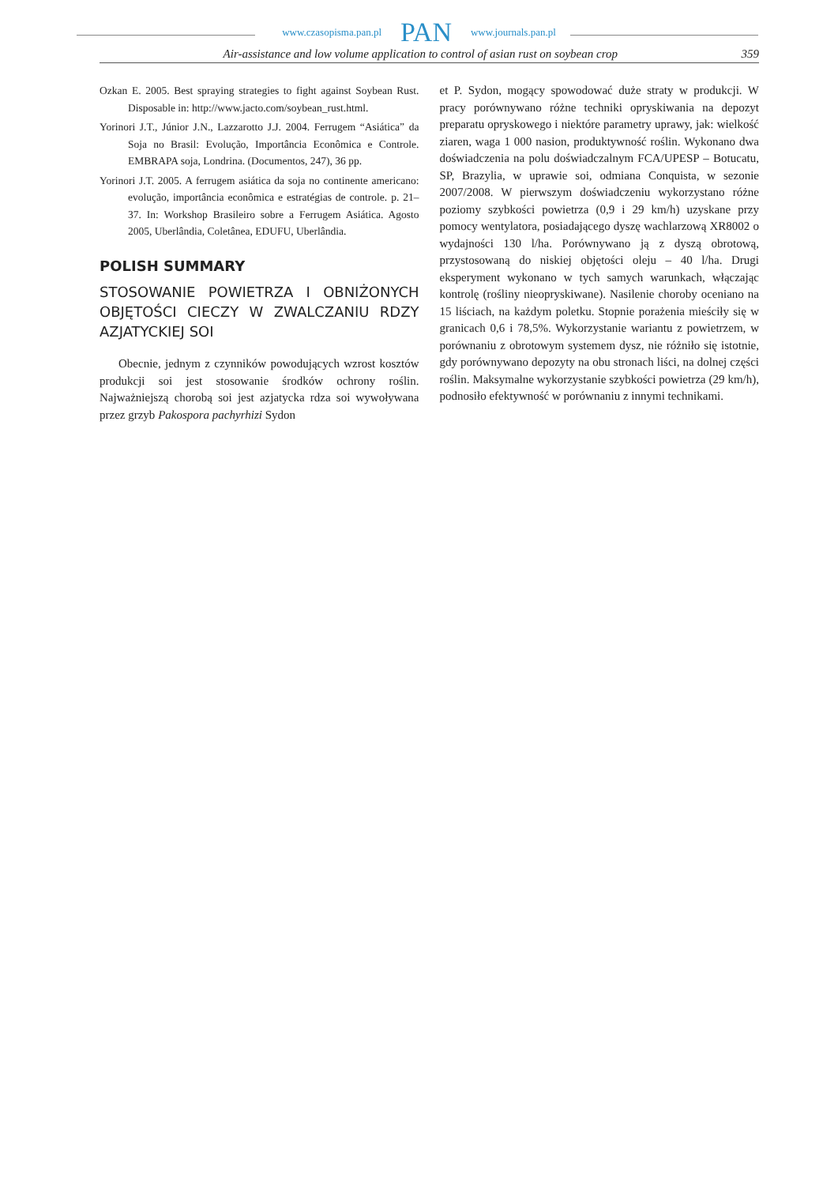www.czasopisma.pan.pl PAN www.journals.pan.pl
Air-assistance and low volume application to control of asian rust on soybean crop 359
Ozkan E. 2005. Best spraying strategies to fight against Soybean Rust. Disposable in: http://www.jacto.com/soybean_rust.html.
Yorinori J.T., Júnior J.N., Lazzarotto J.J. 2004. Ferrugem “Asiática” da Soja no Brasil: Evolução, Importância Econômica e Controle. EMBRAPA soja, Londrina. (Documentos, 247), 36 pp.
Yorinori J.T. 2005. A ferrugem asiática da soja no continente americano: evolução, importância econômica e estratégias de controle. p. 21–37. In: Workshop Brasileiro sobre a Ferrugem Asiática. Agosto 2005, Uberlândia, Coletânea, EDUFU, Uberlândia.
POLISH SUMMARY
STOSOWANIE POWIETRZA I OBNIŻONYCH OBJĘTOŚCI CIECZY W ZWALCZANIU RDZY AZJATYCKIEJ SOI
Obecnie, jednym z czynników powodujących wzrost kosztów produkcji soi jest stosowanie środków ochrony roślin. Najważniejszą chorobą soi jest azjatycka rdza soi wywoływana przez grzyb Pakospora pachyrhizi Sydon
et P. Sydon, mogący spowodować duże straty w produkcji. W pracy porównywano różne techniki opryskiwania na depozyt preparatu opryskowego i niektóre parametry uprawy, jak: wielkość ziaren, waga 1 000 nasion, produktywność roślin. Wykonano dwa doświadczenia na polu doświadczalnym FCA/UPESP – Botucatu, SP, Brazylia, w uprawie soi, odmiana Conquista, w sezonie 2007/2008. W pierwszym doświadczeniu wykorzystano różne poziomy szybkości powietrza (0,9 i 29 km/h) uzyskane przy pomocy wentylatora, posiadającego dyszę wachlarzową XR8002 o wydajności 130 l/ha. Porównywano ją z dyszą obrotową, przystosowaną do niskiej objętości oleju – 40 l/ha. Drugi eksperyment wykonano w tych samych warunkach, włączając kontrolę (rośliny nieopryskiwane). Nasilenie choroby oceniano na 15 liściach, na każdym poletku. Stopnie porażenia mieściły się w granicach 0,6 i 78,5%. Wykorzystanie wariantu z powietrzem, w porównaniu z obrotowym systemem dysz, nie różniło się istotnie, gdy porównywano depozyty na obu stronach liści, na dolnej części roślin. Maksymalne wykorzystanie szybkości powietrza (29 km/h), podnosiło efektywność w porównaniu z innymi technikami.